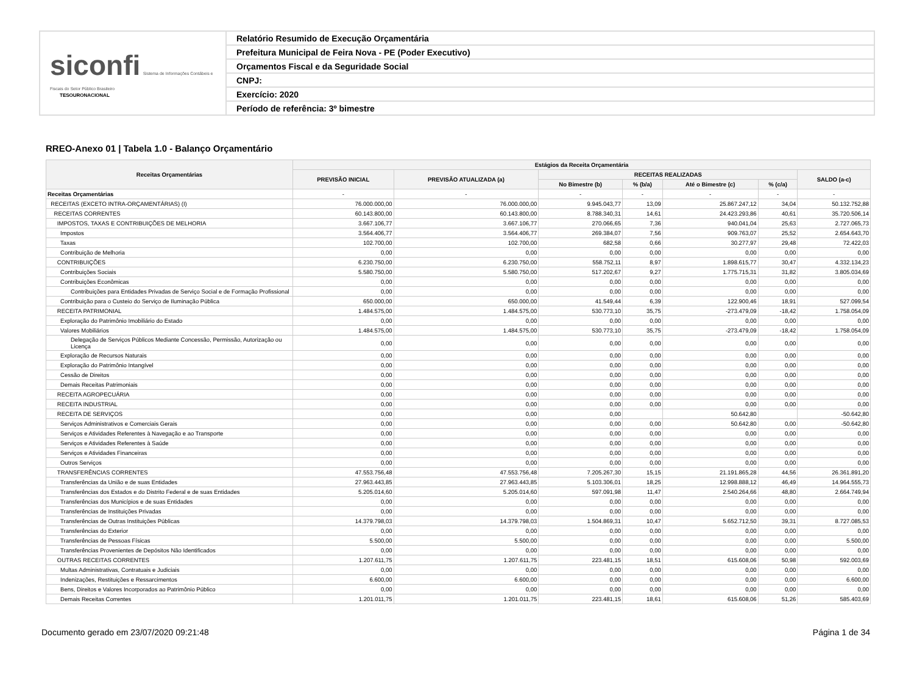siconfi Sistema de Informações Contábeis e Fiscais do Setor Público Brasileiro
TESOURONACIONAL
Relatório Resumido de Execução Orçamentária
Prefeitura Municipal de Feira Nova - PE (Poder Executivo)
Orçamentos Fiscal e da Seguridade Social
CNPJ:
Exercício: 2020
Período de referência: 3º bimestre
RREO-Anexo 01 | Tabela 1.0 - Balanço Orçamentário
| Receitas Orçamentárias | Estágios da Receita Orçamentária | | | | | | |
| --- | --- | --- | --- | --- | --- | --- | --- |
| | PREVISÃO INICIAL | PREVISÃO ATUALIZADA (a) | RECEITAS REALIZADAS | | | | SALDO (a-c) |
| | | | No Bimestre (b) | % (b/a) | Até o Bimestre (c) | % (c/a) | |
| Receitas Orçamentárias | - | - | - | - | - | - | - |
| RECEITAS (EXCETO INTRA-ORÇAMENTÁRIAS) (I) | 76.000.000,00 | 76.000.000,00 | 9.945.043,77 | 13,09 | 25.867.247,12 | 34,04 | 50.132.752,88 |
| RECEITAS CORRENTES | 60.143.800,00 | 60.143.800,00 | 8.788.340,31 | 14,61 | 24.423.293,86 | 40,61 | 35.720.506,14 |
| IMPOSTOS, TAXAS E CONTRIBUIÇÕES DE MELHORIA | 3.667.106,77 | 3.667.106,77 | 270.066,65 | 7,36 | 940.041,04 | 25,63 | 2.727.065,73 |
| Impostos | 3.564.406,77 | 3.564.406,77 | 269.384,07 | 7,56 | 909.763,07 | 25,52 | 2.654.643,70 |
| Taxas | 102.700,00 | 102.700,00 | 682,58 | 0,66 | 30.277,97 | 29,48 | 72.422,03 |
| Contribuição de Melhoria | 0,00 | 0,00 | 0,00 | 0,00 | 0,00 | 0,00 | 0,00 |
| CONTRIBUIÇÕES | 6.230.750,00 | 6.230.750,00 | 558.752,11 | 8,97 | 1.898.615,77 | 30,47 | 4.332.134,23 |
| Contribuições Sociais | 5.580.750,00 | 5.580.750,00 | 517.202,67 | 9,27 | 1.775.715,31 | 31,82 | 3.805.034,69 |
| Contribuições Econômicas | 0,00 | 0,00 | 0,00 | 0,00 | 0,00 | 0,00 | 0,00 |
| Contribuições para Entidades Privadas de Serviço Social e de Formação Profissional | 0,00 | 0,00 | 0,00 | 0,00 | 0,00 | 0,00 | 0,00 |
| Contribuição para o Custeio do Serviço de Iluminação Pública | 650.000,00 | 650.000,00 | 41.549,44 | 6,39 | 122.900,46 | 18,91 | 527.099,54 |
| RECEITA PATRIMONIAL | 1.484.575,00 | 1.484.575,00 | 530.773,10 | 35,75 | -273.479,09 | -18,42 | 1.758.054,09 |
| Exploração do Patrimônio Imobiliário do Estado | 0,00 | 0,00 | 0,00 | 0,00 | 0,00 | 0,00 | 0,00 |
| Valores Mobiliários | 1.484.575,00 | 1.484.575,00 | 530.773,10 | 35,75 | -273.479,09 | -18,42 | 1.758.054,09 |
| Delegação de Serviços Públicos Mediante Concessão, Permissão, Autorização ou Licença | 0,00 | 0,00 | 0,00 | 0,00 | 0,00 | 0,00 | 0,00 |
| Exploração de Recursos Naturais | 0,00 | 0,00 | 0,00 | 0,00 | 0,00 | 0,00 | 0,00 |
| Exploração do Patrimônio Intangível | 0,00 | 0,00 | 0,00 | 0,00 | 0,00 | 0,00 | 0,00 |
| Cessão de Direitos | 0,00 | 0,00 | 0,00 | 0,00 | 0,00 | 0,00 | 0,00 |
| Demais Receitas Patrimoniais | 0,00 | 0,00 | 0,00 | 0,00 | 0,00 | 0,00 | 0,00 |
| RECEITA AGROPECUÁRIA | 0,00 | 0,00 | 0,00 | 0,00 | 0,00 | 0,00 | 0,00 |
| RECEITA INDUSTRIAL | 0,00 | 0,00 | 0,00 | 0,00 | 0,00 | 0,00 | 0,00 |
| RECEITA DE SERVIÇOS | 0,00 | 0,00 | 0,00 | | 50.642,80 | | -50.642,80 |
| Serviços Administrativos e Comerciais Gerais | 0,00 | 0,00 | 0,00 | 0,00 | 50.642,80 | 0,00 | -50.642,80 |
| Serviços e Atividades Referentes à Navegação e ao Transporte | 0,00 | 0,00 | 0,00 | 0,00 | 0,00 | 0,00 | 0,00 |
| Serviços e Atividades Referentes à Saúde | 0,00 | 0,00 | 0,00 | 0,00 | 0,00 | 0,00 | 0,00 |
| Serviços e Atividades Financeiras | 0,00 | 0,00 | 0,00 | 0,00 | 0,00 | 0,00 | 0,00 |
| Outros Serviços | 0,00 | 0,00 | 0,00 | 0,00 | 0,00 | 0,00 | 0,00 |
| TRANSFERÊNCIAS CORRENTES | 47.553.756,48 | 47.553.756,48 | 7.205.267,30 | 15,15 | 21.191.865,28 | 44,56 | 26.361.891,20 |
| Transferências da União e de suas Entidades | 27.963.443,85 | 27.963.443,85 | 5.103.306,01 | 18,25 | 12.998.888,12 | 46,49 | 14.964.555,73 |
| Transferências dos Estados e do Distrito Federal e de suas Entidades | 5.205.014,60 | 5.205.014,60 | 597.091,98 | 11,47 | 2.540.264,66 | 48,80 | 2.664.749,94 |
| Transferências dos Municípios e de suas Entidades | 0,00 | 0,00 | 0,00 | 0,00 | 0,00 | 0,00 | 0,00 |
| Transferências de Instituições Privadas | 0,00 | 0,00 | 0,00 | 0,00 | 0,00 | 0,00 | 0,00 |
| Transferências de Outras Instituições Públicas | 14.379.798,03 | 14.379.798,03 | 1.504.869,31 | 10,47 | 5.652.712,50 | 39,31 | 8.727.085,53 |
| Transferências do Exterior | 0,00 | 0,00 | 0,00 | 0,00 | 0,00 | 0,00 | 0,00 |
| Transferências de Pessoas Físicas | 5.500,00 | 5.500,00 | 0,00 | 0,00 | 0,00 | 0,00 | 5.500,00 |
| Transferências Provenientes de Depósitos Não Identificados | 0,00 | 0,00 | 0,00 | 0,00 | 0,00 | 0,00 | 0,00 |
| OUTRAS RECEITAS CORRENTES | 1.207.611,75 | 1.207.611,75 | 223.481,15 | 18,51 | 615.608,06 | 50,98 | 592.003,69 |
| Multas Administrativas, Contratuais e Judiciais | 0,00 | 0,00 | 0,00 | 0,00 | 0,00 | 0,00 | 0,00 |
| Indenizações, Restituições e Ressarcimentos | 6.600,00 | 6.600,00 | 0,00 | 0,00 | 0,00 | 0,00 | 6.600,00 |
| Bens, Direitos e Valores Incorporados ao Patrimônio Público | 0,00 | 0,00 | 0,00 | 0,00 | 0,00 | 0,00 | 0,00 |
| Demais Receitas Correntes | 1.201.011,75 | 1.201.011,75 | 223.481,15 | 18,61 | 615.608,06 | 51,26 | 585.403,69 |
Documento gerado em 23/07/2020 09:21:48 Página 1 de 34